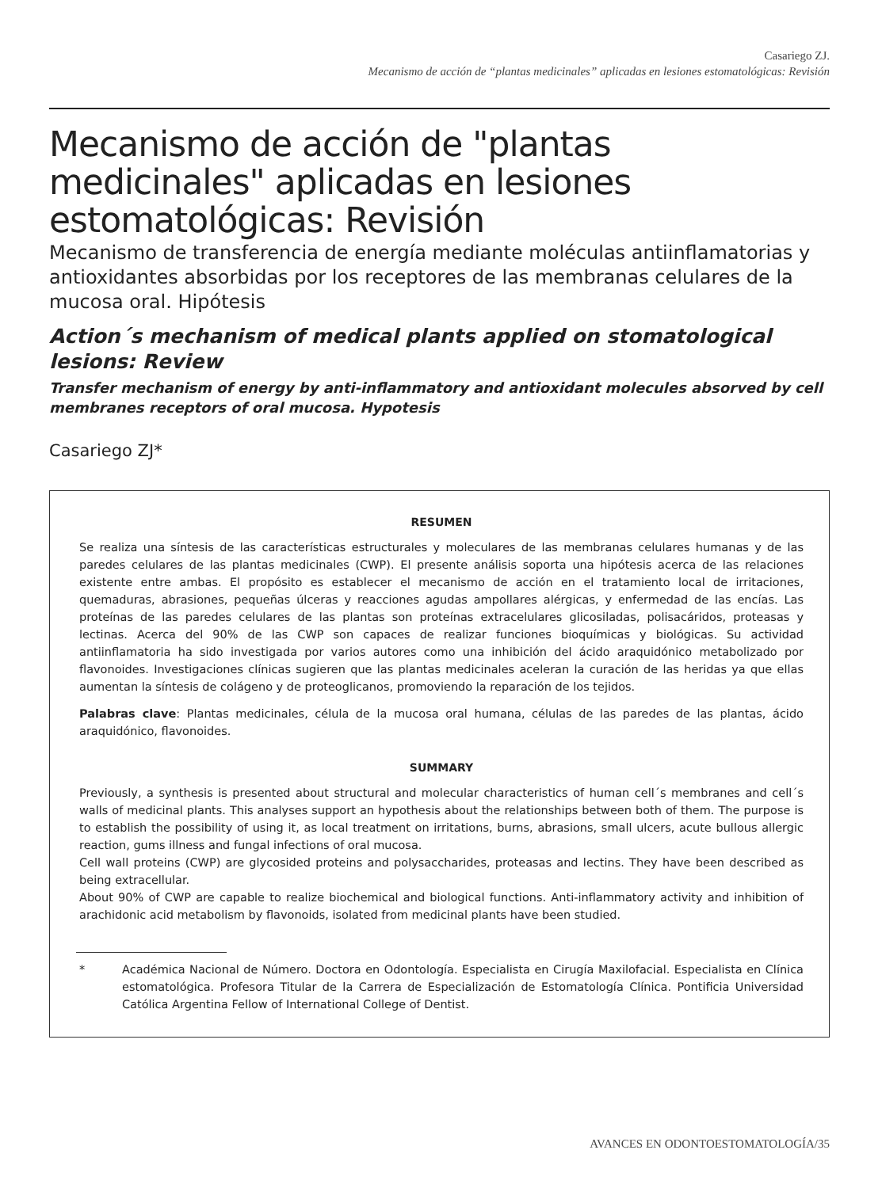Casariego ZJ.
Mecanismo de acción de “plantas medicinales” aplicadas en lesiones estomatológicas: Revisión
Mecanismo de acción de "plantas medicinales" aplicadas en lesiones estomatológicas: Revisión
Mecanismo de transferencia de energía mediante moléculas antiinflamatorias y antioxidantes absorbidas por los receptores de las membranas celulares de la mucosa oral. Hipótesis
Action´s mechanism of medical plants applied on stomatological lesions: Review
Transfer mechanism of energy by anti-inflammatory and antioxidant molecules absorved by cell membranes receptors of oral mucosa. Hypotesis
Casariego ZJ*
RESUMEN
Se realiza una síntesis de las características estructurales y moleculares de las membranas celulares humanas y de las paredes celulares de las plantas medicinales (CWP). El presente análisis soporta una hipótesis acerca de las relaciones existente entre ambas. El propósito es establecer el mecanismo de acción en el tratamiento local de irritaciones, quemaduras, abrasiones, pequeñas úlceras y reacciones agudas ampollares alérgicas, y enfermedad de las encías. Las proteínas de las paredes celulares de las plantas son proteínas extracelulares glicosiladas, polisacáridos, proteasas y lectinas. Acerca del 90% de las CWP son capaces de realizar funciones bioquímicas y biológicas. Su actividad antiinflamatoria ha sido investigada por varios autores como una inhibición del ácido araquidónico metabolizado por flavonoides. Investigaciones clínicas sugieren que las plantas medicinales aceleran la curación de las heridas ya que ellas aumentan la síntesis de colágeno y de proteoglicanos, promoviendo la reparación de los tejidos.
Palabras clave: Plantas medicinales, célula de la mucosa oral humana, células de las paredes de las plantas, ácido araquidónico, flavonoides.
SUMMARY
Previously, a synthesis is presented about structural and molecular characteristics of human cell´s membranes and cell´s walls of medicinal plants. This analyses support an hypothesis about the relationships between both of them. The purpose is to establish the possibility of using it, as local treatment on irritations, burns, abrasions, small ulcers, acute bullous allergic reaction, gums illness and fungal infections of oral mucosa.
Cell wall proteins (CWP) are glycosided proteins and polysaccharides, proteasas and lectins. They have been described as being extracellular.
About 90% of CWP are capable to realize biochemical and biological functions. Anti-inflammatory activity and inhibition of arachidonic acid metabolism by flavonoids, isolated from medicinal plants have been studied.
* Académica Nacional de Número. Doctora en Odontología. Especialista en Cirugía Maxilofacial. Especialista en Clínica estomatológica. Profesora Titular de la Carrera de Especialización de Estomatología Clínica. Pontificia Universidad Católica Argentina Fellow of International College of Dentist.
AVANCES EN ODONTOESTOMATOLOGÍA/35